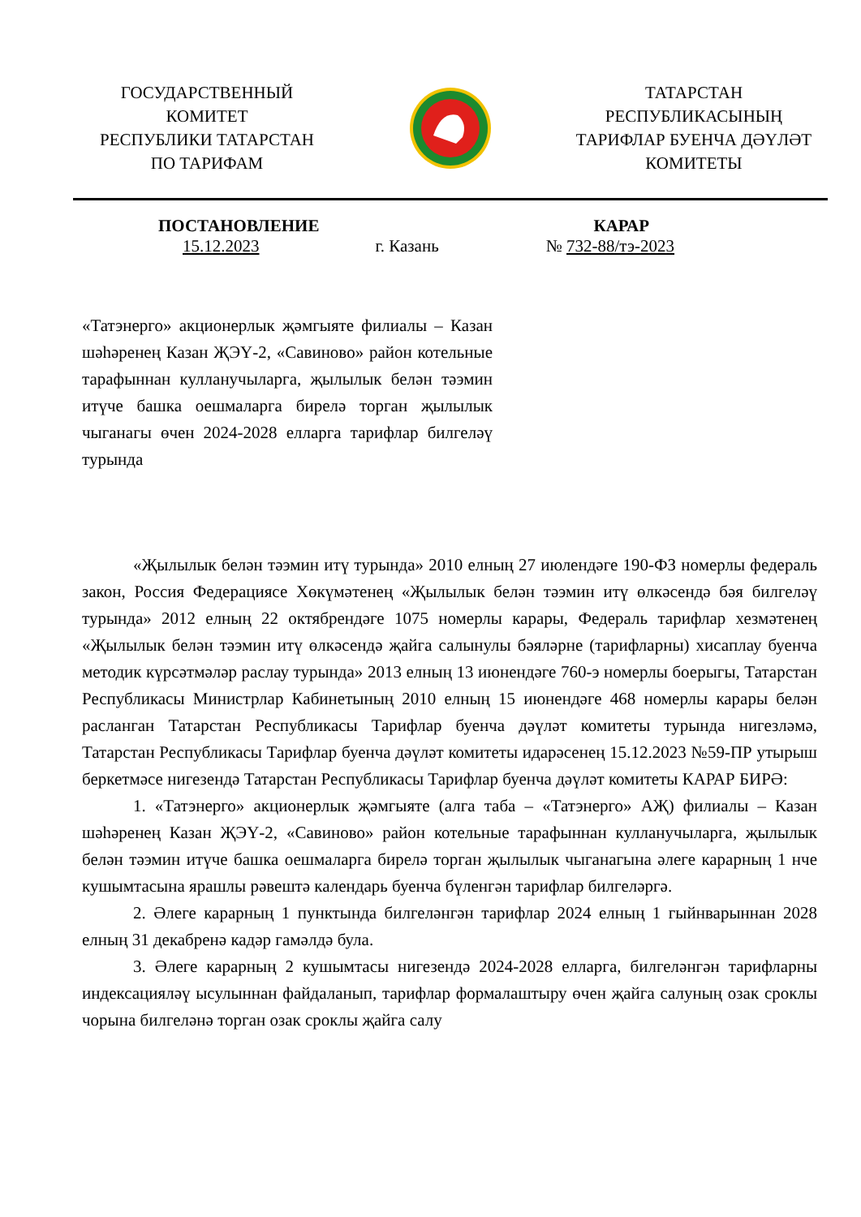ГОСУДАРСТВЕННЫЙ
КОМИТЕТ
РЕСПУБЛИКИ ТАТАРСТАН
ПО ТАРИФАМ
ТАТАРСТАН
РЕСПУБЛИКАСЫНЫҢ
ТАРИФЛАР БУЕНЧА ДӘҮЛӘТ
КОМИТЕТЫ
ПОСТАНОВЛЕНИЕ КАРАР
15.12.2023 г. Казань № 732-88/тэ-2023
«Татэнерго» акционерлык җәмгыяте филиалы – Казан шәһәренең Казан ҖЭҮ-2, «Савиново» район котельные тарафыннан кулланучыларга, җылылык белән тәэмин итүче башка оешмаларга бирелә торган җылылык чыганагы өчен 2024-2028 елларга тарифлар билгеләү турында
«Җылылык белән тәэмин итү турында» 2010 елның 27 июлендәге 190-ФЗ номерлы федераль закон, Россия Федерациясе Хөкүмәтенең «Җылылык белән тәэмин итү өлкәсендә бәя билгеләү турында» 2012 елның 22 октябрендәге 1075 номерлы карары, Федераль тарифлар хезмәтенең «Җылылык белән тәэмин итү өлкәсендә җайга салынулы бәяләрне (тарифларны) хисаплау буенча методик күрсәтмәләр раслау турында» 2013 елның 13 июнендәге 760-э номерлы боерыгы, Татарстан Республикасы Министрлар Кабинетының 2010 елның 15 июнендәге 468 номерлы карары белән расланган Татарстан Республикасы Тарифлар буенча дәүләт комитеты турында нигезләмә, Татарстан Республикасы Тарифлар буенча дәүләт комитеты идарәсенең 15.12.2023 №59-ПР утырыш беркетмәсе нигезендә Татарстан Республикасы Тарифлар буенча дәүләт комитеты КАРАР БИРӘ:
1. «Татэнерго» акционерлык җәмгыяте (алга таба – «Татэнерго» АҖ) филиалы – Казан шәһәренең Казан ҖЭҮ-2, «Савиново» район котельные тарафыннан кулланучыларга, җылылык белән тәэмин итүче башка оешмаларга бирелә торган җылылык чыганагына әлеге карарның 1 нче кушымтасына ярашлы рәвештә календарь буенча бүленгән тарифлар билгеләргә.
2. Әлеге карарның 1 пунктында билгеләнгән тарифлар 2024 елның 1 гыйнварыннан 2028 елның 31 декабренә кадәр гамәлдә була.
3. Әлеге карарның 2 кушымтасы нигезендә 2024-2028 елларга, билгеләнгән тарифларны индексацияләү ысулыннан файдаланып, тарифлар формалаштыру өчен җайга салуның озак сроклы чорына билгеләнә торган озак сроклы җайга салу